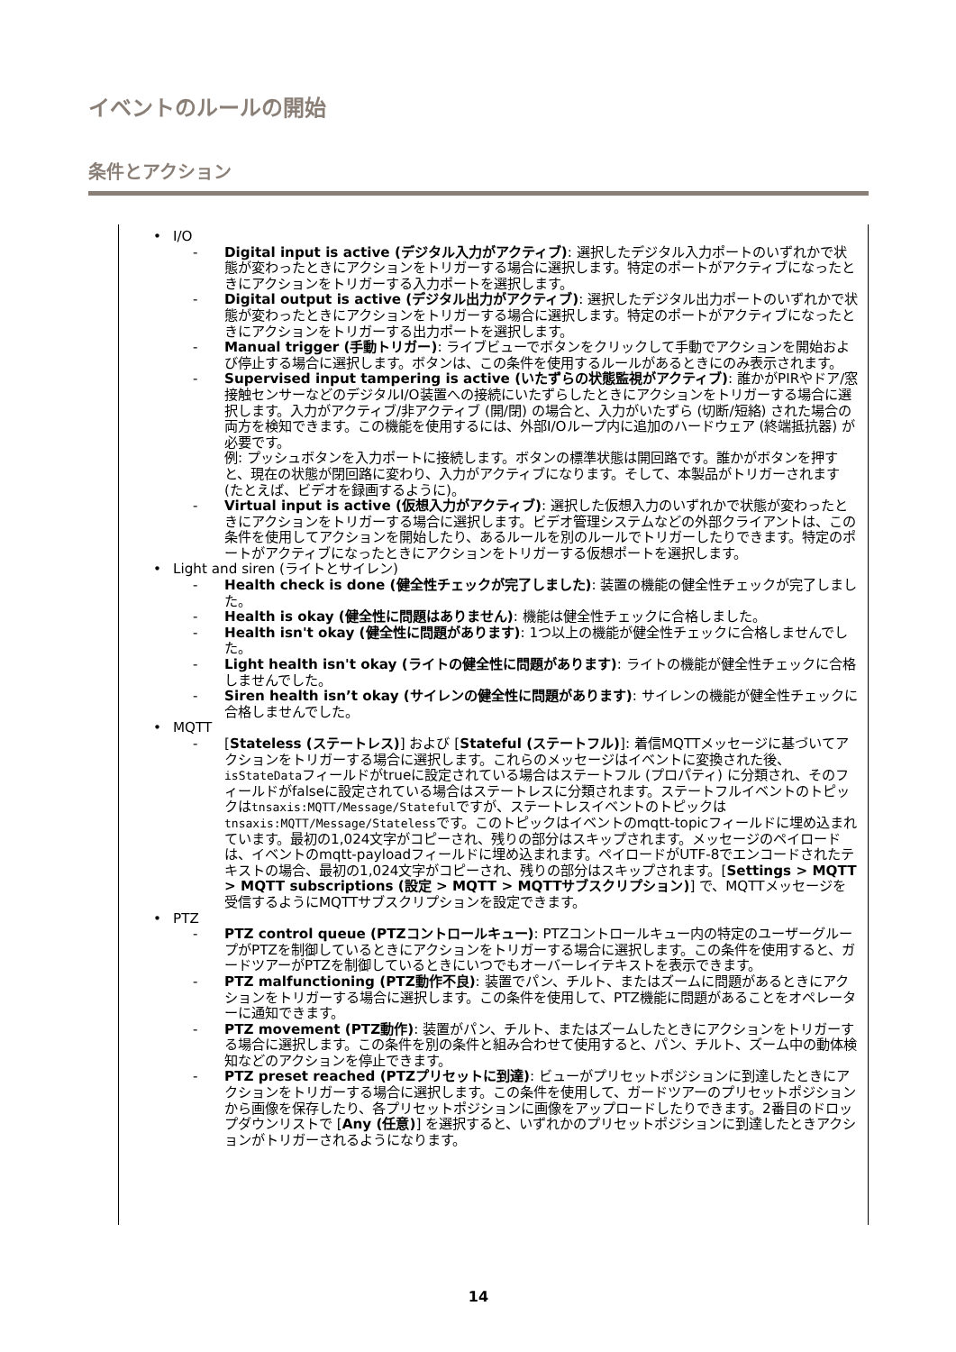イベントのルールの開始
条件とアクション
• I/O
- Digital input is active (デジタル入力がアクティブ): 選択したデジタル入力ポートのいずれかで状態が変わったときにアクションをトリガーする場合に選択します。特定のポートがアクティブになったときにアクションをトリガーする入力ポートを選択します。
- Digital output is active (デジタル出力がアクティブ): 選択したデジタル出力ポートのいずれかで状態が変わったときにアクションをトリガーする場合に選択します。特定のポートがアクティブになったときにアクションをトリガーする出力ポートを選択します。
- Manual trigger (手動トリガー): ライブビューでボタンをクリックして手動でアクションを開始および停止する場合に選択します。ボタンは、この条件を使用するルールがあるときにのみ表示されます。
- Supervised input tampering is active (いたずらの状態監視がアクティブ): 誰かがPIRやドア/窓接触センサーなどのデジタルI/O装置への接続にいたずらしたときにアクションをトリガーする場合に選択します。入力がアクティブ/非アクティブ (開/閉) の場合と、入力がいたずら (切断/短絡) された場合の両方を検知できます。この機能を使用するには、外部I/Oループ内に追加のハードウェア (終端抵抗器) が必要です。
例: プッシュボタンを入力ポートに接続します。ボタンの標準状態は開回路です。誰かがボタンを押すと、現在の状態が閉回路に変わり、入力がアクティブになります。そして、本製品がトリガーされます (たとえば、ビデオを録画するように)。
- Virtual input is active (仮想入力がアクティブ): 選択した仮想入力のいずれかで状態が変わったときにアクションをトリガーする場合に選択します。ビデオ管理システムなどの外部クライアントは、この条件を使用してアクションを開始したり、あるルールを別のルールでトリガーしたりできます。特定のポートがアクティブになったときにアクションをトリガーする仮想ポートを選択します。
• Light and siren (ライトとサイレン)
- Health check is done (健全性チェックが完了しました): 装置の機能の健全性チェックが完了しました。
- Health is okay (健全性に問題はありません): 機能は健全性チェックに合格しました。
- Health isn't okay (健全性に問題があります): 1つ以上の機能が健全性チェックに合格しませんでした。
- Light health isn't okay (ライトの健全性に問題があります): ライトの機能が健全性チェックに合格しませんでした。
- Siren health isn’t okay (サイレンの健全性に問題があります): サイレンの機能が健全性チェックに合格しませんでした。
• MQTT
- [Stateless (ステートレス)] および [Stateful (ステートフル)]: 着信MQTTメッセージに基づいてアクションをトリガーする場合に選択します。これらのメッセージはイベントに変換された後、isStateDataフィールドがtrueに設定されている場合はステートフル (プロパティ) に分類され、そのフィールドがfalseに設定されている場合はステートレスに分類されます。ステートフルイベントのトピックはtnsaxis:MQTT/Message/Statefulですが、ステートレスイベントのトピックはtnsaxis:MQTT/Message/Statelessです。このトピックはイベントのmqtt-topicフィールドに埋め込まれています。最初の1,024文字がコピーされ、残りの部分はスキップされます。メッセージのペイロードは、イベントのmqtt-payloadフィールドに埋め込まれます。ペイロードがUTF-8でエンコードされたテキストの場合、最初の1,024文字がコピーされ、残りの部分はスキップされます。[Settings > MQTT > MQTT subscriptions (設定 > MQTT > MQTTサブスクリプション)] で、MQTTメッセージを受信するようにMQTTサブスクリプションを設定できます。
• PTZ
- PTZ control queue (PTZコントロールキュー): PTZコントロールキュー内の特定のユーザーグループがPTZを制御しているときにアクションをトリガーする場合に選択します。この条件を使用すると、ガードツアーがPTZを制御しているときにいつでもオーバーレイテキストを表示できます。
- PTZ malfunctioning (PTZ動作不良): 装置でパン、チルト、またはズームに問題があるときにアクションをトリガーする場合に選択します。この条件を使用して、PTZ機能に問題があることをオペレーターに通知できます。
- PTZ movement (PTZ動作): 装置がパン、チルト、またはズームしたときにアクションをトリガーする場合に選択します。この条件を別の条件と組み合わせて使用すると、パン、チルト、ズーム中の動体検知などのアクションを停止できます。
- PTZ preset reached (PTZプリセットに到達): ビューがプリセットポジションに到達したときにアクションをトリガーする場合に選択します。この条件を使用して、ガードツアーのプリセットポジションから画像を保存したり、各プリセットポジションに画像をアップロードしたりできます。2番目のドロップダウンリストで [Any (任意)] を選択すると、いずれかのプリセットポジションに到達したときアクションがトリガーされるようになります。
14